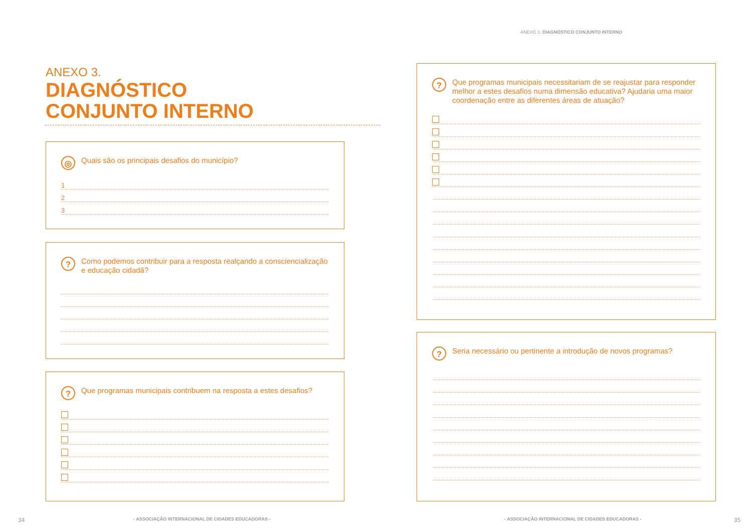ANEXO 3.
DIAGNÓSTICO
CONJUNTO INTERNO
◎ Quais são os principais desafios do município?
1
2
3
? Como podemos contribuir para a resposta realçando a consciencialização e educação cidadã?
? Que programas municipais contribuem na resposta a estes desafios?
34
- ASSOCIAÇÃO INTERNACIONAL DE CIDADES EDUCADORAS -
ANEXO 3. DIAGNÓSTICO CONJUNTO INTERNO
? Que programas municipais necessitariam de se reajustar para responder melhor a estes desafios numa dimensão educativa? Ajudaria uma maior coordenação entre as diferentes áreas de atuação?
? Seria necessário ou pertinente a introdução de novos programas?
- ASSOCIAÇÃO INTERNACIONAL DE CIDADES EDUCADORAS -
35